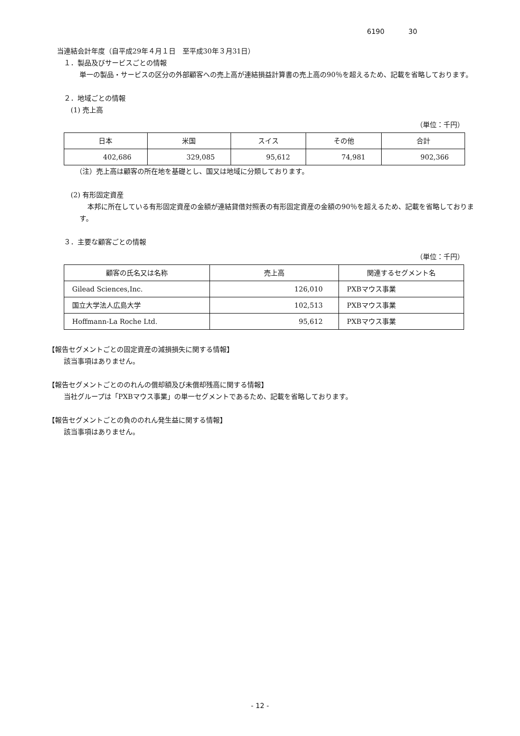6190 30
当連結会計年度（自平成29年４月１日　至平成30年３月31日）
１．製品及びサービスごとの情報
単一の製品・サービスの区分の外部顧客への売上高が連結損益計算書の売上高の90％を超えるため、記載を省略しております。
２．地域ごとの情報
(1) 売上高
（単位：千円）
| 日本 | 米国 | スイス | その他 | 合計 |
| --- | --- | --- | --- | --- |
| 402,686 | 329,085 | 95,612 | 74,981 | 902,366 |
（注）売上高は顧客の所在地を基礎とし、国又は地域に分類しております。
(2) 有形固定資産
本邦に所在している有形固定資産の金額が連結貸借対照表の有形固定資産の金額の90％を超えるため、記載を省略しております。
３．主要な顧客ごとの情報
（単位：千円）
| 顧客の氏名又は名称 | 売上高 | 関連するセグメント名 |
| --- | --- | --- |
| Gilead Sciences,Inc. | 126,010 | PXBマウス事業 |
| 国立大学法人広島大学 | 102,513 | PXBマウス事業 |
| Hoffmann-La Roche Ltd. | 95,612 | PXBマウス事業 |
【報告セグメントごとの固定資産の減損損失に関する情報】
該当事項はありません。
【報告セグメントごとののれんの償却額及び未償却残高に関する情報】
当社グループは「PXBマウス事業」の単一セグメントであるため、記載を省略しております。
【報告セグメントごとの負ののれん発生益に関する情報】
該当事項はありません。
- 12 -